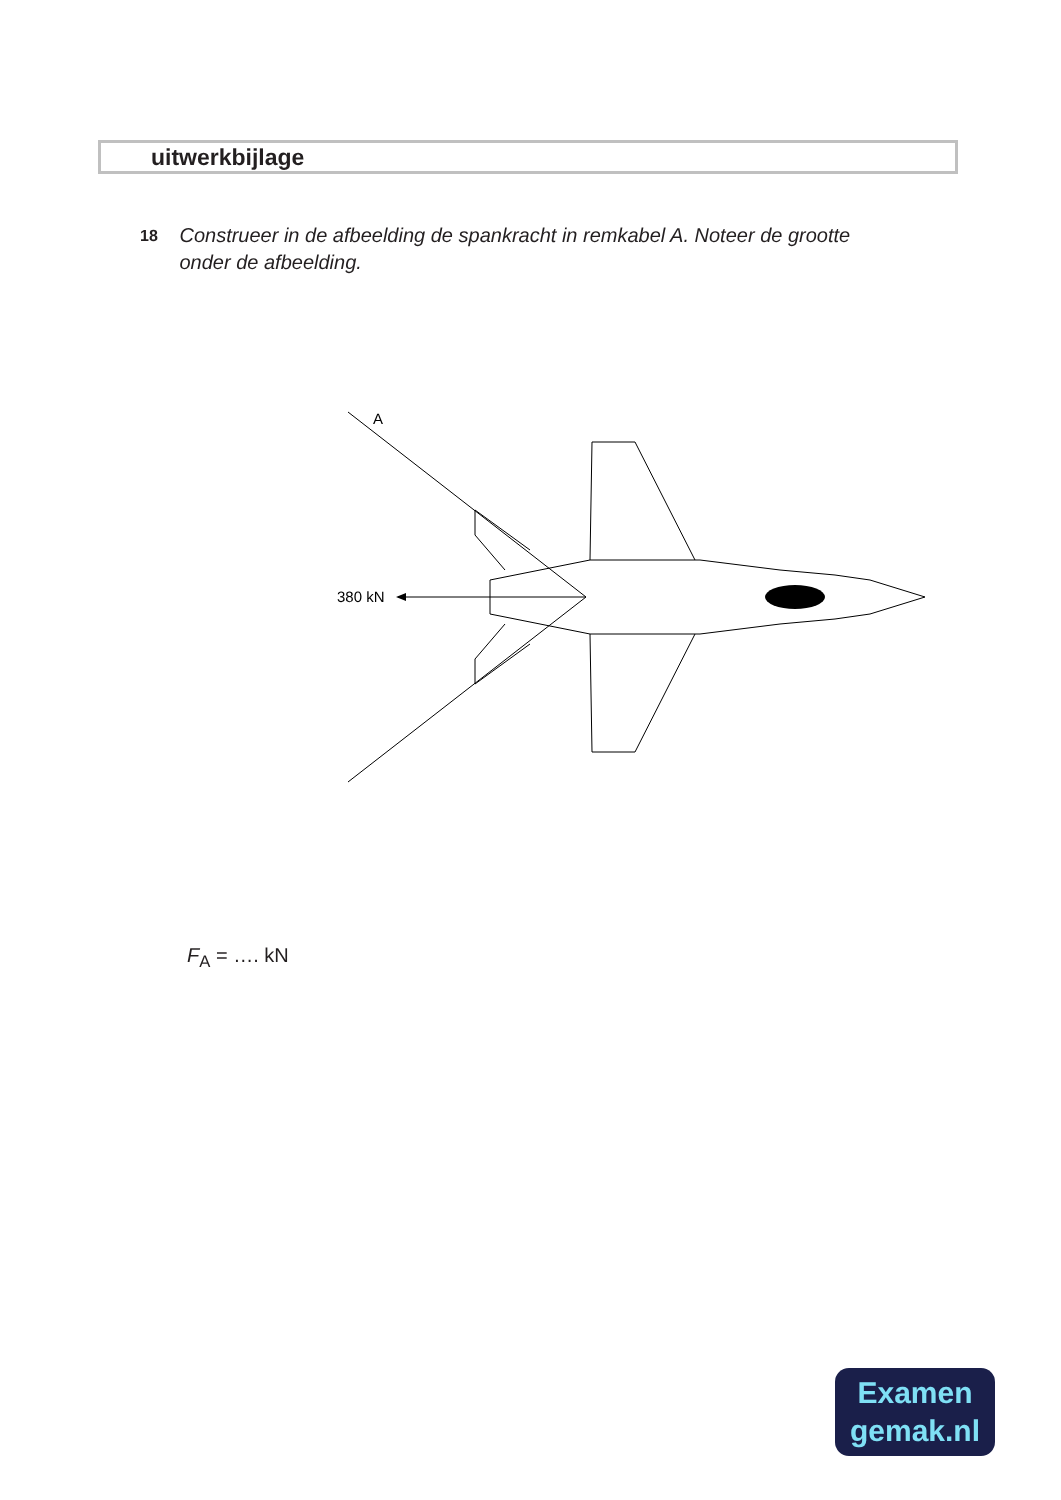uitwerkbijlage
18
Construeer in de afbeelding de spankracht in remkabel A. Noteer de grootte onder de afbeelding.
A
380 kN
F<sub>A</sub> = …. kN
Examen
gemak.nl